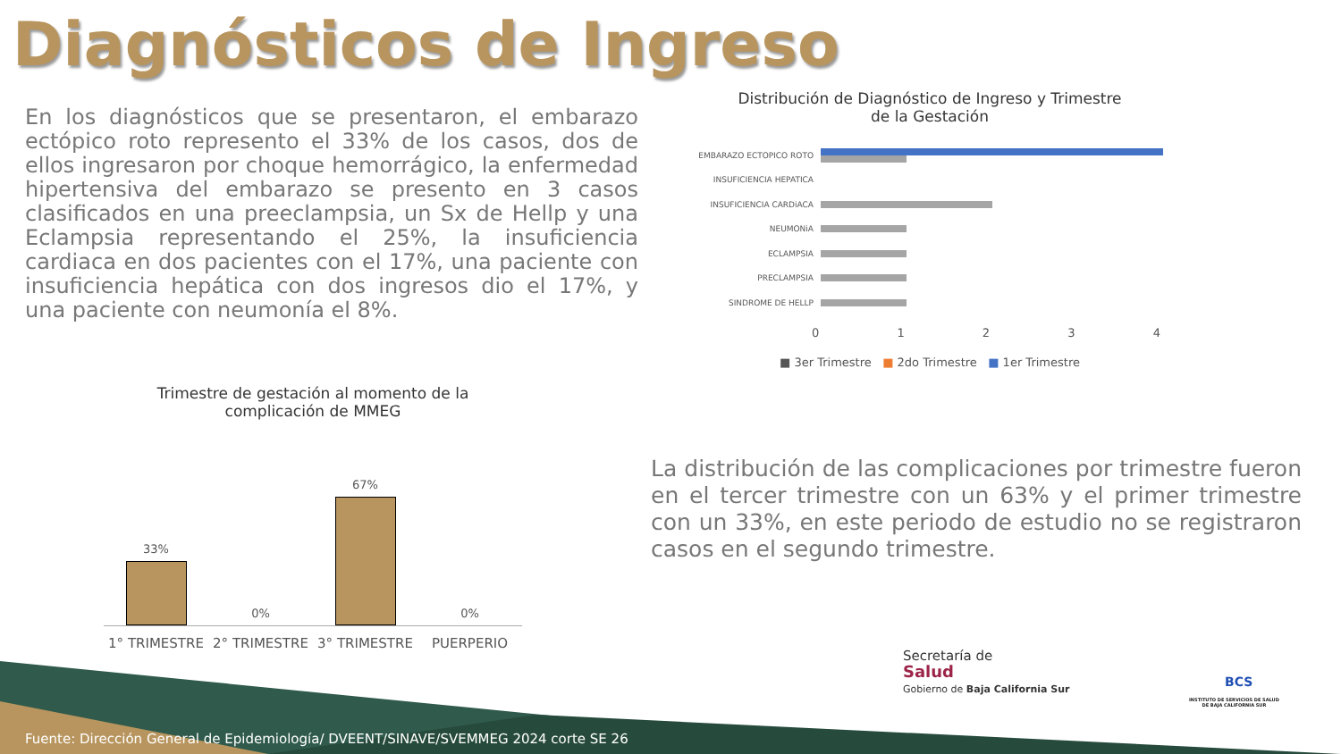Diagnósticos de Ingreso
En los diagnósticos que se presentaron, el embarazo ectópico roto represento el 33% de los casos, dos de ellos ingresaron por choque hemorrágico, la enfermedad hipertensiva del embarazo se presento en 3 casos clasificados en una preeclampsia, un Sx de Hellp y una Eclampsia representando el 25%, la insuficiencia cardiaca en dos pacientes con el 17%, una paciente con insuficiencia hepática con dos ingresos dio el 17%, y una paciente con neumonía el 8%.
Distribución de Diagnóstico de Ingreso y Trimestre
de la Gestación
EMBARAZO ECTOPICO ROTO
INSUFICIENCIA HEPATICA
INSUFICIENCIA CARDiACA
NEUMONiA
ECLAMPSIA
PRECLAMPSIA
SINDROME DE HELLP
0 1 2 3 4
■ 3er Trimestre ■ 2do Trimestre ■ 1er Trimestre
Trimestre de gestación al momento de la
complicación de MMEG
33%
0%
67%
0%
1° TRIMESTRE 2° TRIMESTRE 3° TRIMESTRE PUERPERIO
La distribución de las complicaciones por trimestre fueron en el tercer trimestre con un 63% y el primer trimestre con un 33%, en este periodo de estudio no se registraron casos en el segundo trimestre.
Secretaría de
Salud
Gobierno de Baja California Sur
INSTITUTO DE SERVICIOS DE SALUD
DE BAJA CALIFORNIA SUR
BCS
Fuente: Dirección General de Epidemiología/ DVEENT/SINAVE/SVEMMEG 2024 corte SE 26